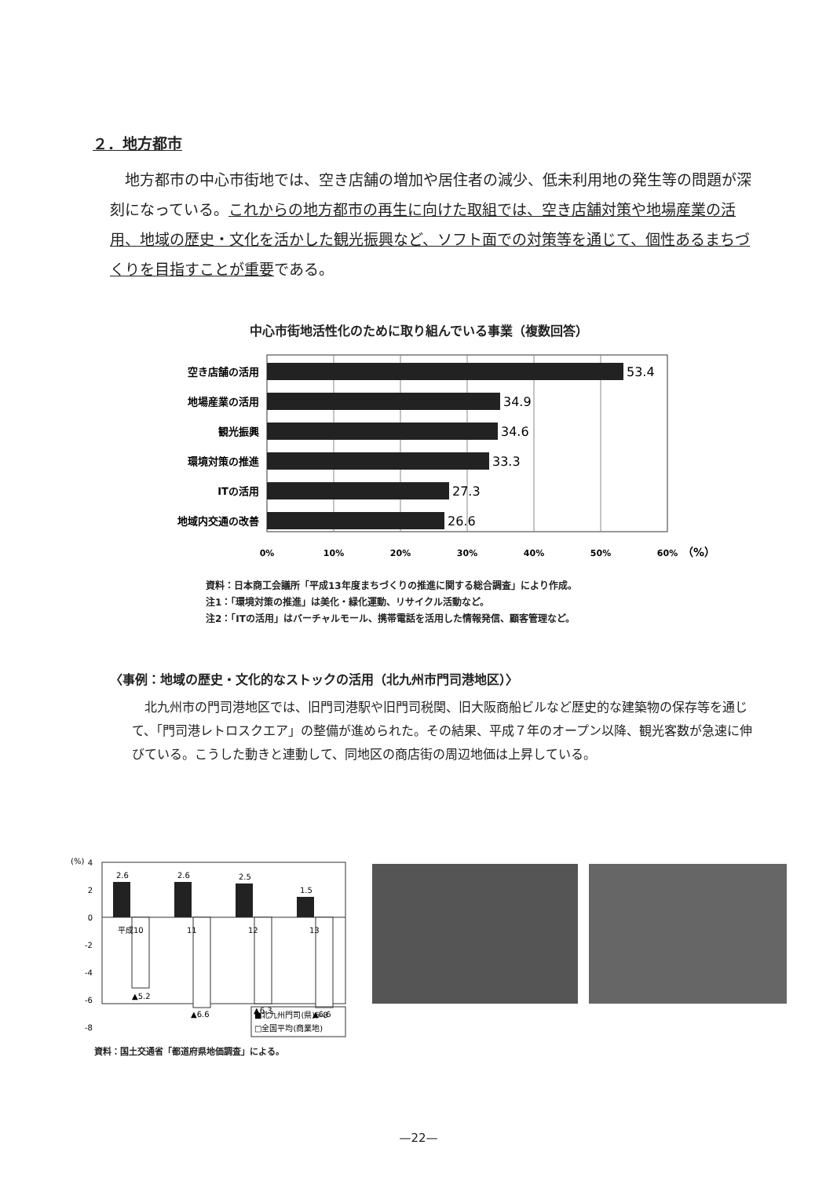２．地方都市
地方都市の中心市街地では、空き店舗の増加や居住者の減少、低未利用地の発生等の問題が深刻になっている。これからの地方都市の再生に向けた取組では、空き店舗対策や地場産業の活用、地域の歴史・文化を活かした観光振興など、ソフト面での対策等を通じて、個性あるまちづくりを目指すことが重要である。
中心市街地活性化のために取り組んでいる事業（複数回答）
空き店舗の活用
地場産業の活用
観光振興
環境対策の推進
ITの活用
地域内交通の改善
53.4
34.9
34.6
33.3
27.3
26.6
0%
10%
20%
30%
40%
50%
60%
（%）
資料：日本商工会議所「平成13年度まちづくりの推進に関する総合調査」により作成。
注1：「環境対策の推進」は美化・緑化運動、リサイクル活動など。
注2：「ITの活用」はバーチャルモール、携帯電話を活用した情報発信、顧客管理など。
〈事例：地域の歴史・文化的なストックの活用（北九州市門司港地区）〉
北九州市の門司港地区では、旧門司港駅や旧門司税関、旧大阪商船ビルなど歴史的な建築物の保存等を通じて、「門司港レトロスクエア」の整備が進められた。その結果、平成７年のオープン以降、観光客数が急速に伸びている。こうした動きと連動して、同地区の商店街の周辺地価は上昇している。
(%)
4
2
0
-2
-4
-6
-8
2.6
2.6
2.5
1.5
平成10
11
12
13
▲5.2
▲6.6
▲6.3
▲6.6
■北九州門司(県)5-8
□全国平均(商業地)
資料：国土交通省「都道府県地価調査」による。
—22—